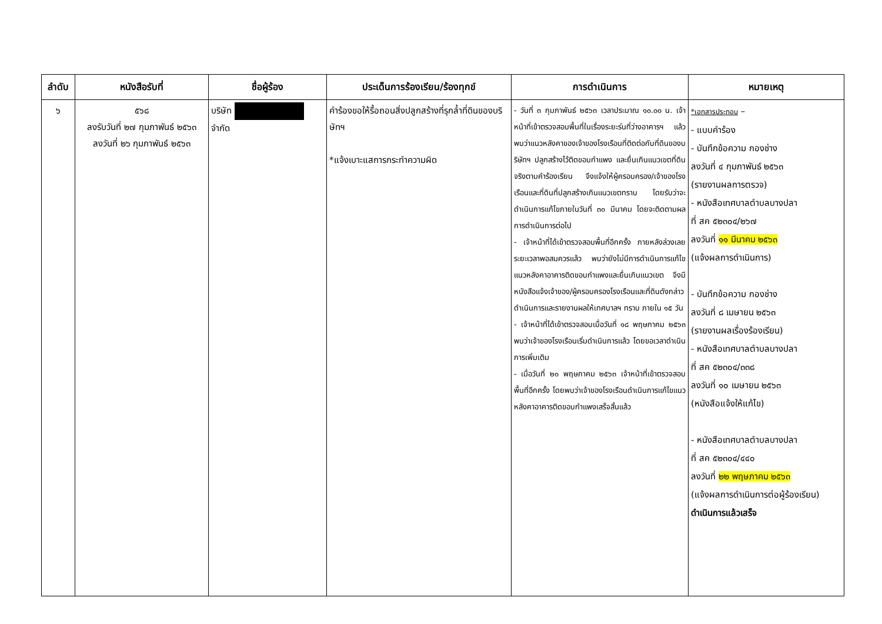| ลำดับ | หนังสือรับที่ | ชื่อผู้ร้อง | ประเด็นการร้องเรียน/ร้องทุกข์ | การดำเนินการ | หมายเหตุ |
| --- | --- | --- | --- | --- | --- |
| ๖ | ๕๖๘ ลงรับวันที่ ๒๗ กุมภาพันธ์ ๒๕๖๓ ลงวันที่ ๒๖ กุมภาพันธ์ ๒๕๖๓ | บริษัท จำกัด | คำร้องขอให้รื้อถอนสิ่งปลูกสร้างที่รุกล้ำที่ดินของบริษัทฯ *แจ้งเบาะแสการกระทำความผิด | - วันที่ ๓ กุมภาพันธ์ ๒๕๖๓ เวลาประมาณ ๑๐.๐๐ น. เจ้าหน้าที่เข้าตรวจสอบพื้นที่ในเรื่องระยะร่นที่ว่างอาคารฯ แล้ว พบว่าแนวหลังคาของเจ้าของโรงเรือนที่ติดต่อกับที่ดินของบริษัทฯ ปลูกสร้างไว้ติดขอบกำแพง และยื่นเกินแนวเขตที่ดิน จริงตามคำร้องเรียน จึงแจ้งให้ผู้ครอบครอง/เจ้าของโรงเรือนและที่ดินที่ปลูกสร้างเกินแนวเขตทราบ โดยรับว่าจะดำเนินการแก้ไขภายในวันที่ ๓๐ มีนาคม โดยจะติดตามผลการดำเนินการต่อไป - เจ้าหน้าที่ได้เข้าตรวจสอบพื้นที่อีกครั้ง ภายหลังล่วงเลยระยะเวลาพอสมควรแล้ว พบว่ายังไม่มีการดำเนินการแก้ไขแนวหลังคาอาคารติดขอบกำแพงและยื่นเกินแนวเขต จึงมีหนังสือแจ้งเจ้าของ/ผู้ครอบครองโรงเรือนและที่ดินดังกล่าว ดำเนินการและรายงานผลให้เทศบาลฯ ทราบ ภายใน ๑๕ วัน - เจ้าหน้าที่ได้เข้าตรวจสอบเมื่อวันที่ ๑๘ พฤษภาคม ๒๕๖๓ พบว่าเจ้าของโรงเรือนเริ่มดำเนินการแล้ว โดยขอเวลาดำเนินการเพิ่มเติม - เมื่อวันที่ ๒๐ พฤษภาคม ๒๕๖๓ เจ้าหน้าที่เข้าตรวจสอบพื้นที่อีกครั้ง โดยพบว่าเจ้าของโรงเรือนดำเนินการแก้ไขแนวหลังคาอาคารติดขอบกำแพงเสร็จสิ้นแล้ว | *เอกสารประกอบ – - แบบคำร้อง - บันทึกข้อความ กองช่าง ลงวันที่ ๔ กุมภาพันธ์ ๒๕๖๓ (รายงานผลการตรวจ) - หนังสือเทศบาลตำบลบางปลา ที่ สค ๕๒๓๐๔/๒๖๗ ลงวันที่ ๑๑ มีนาคม ๒๕๖๓ (แจ้งผลการดำเนินการ) - บันทึกข้อความ กองช่าง ลงวันที่ ๘ เมษายน ๒๕๖๓ (รายงานผลเรื่องร้องเรียน) - หนังสือเทศบาลตำบลบางปลา ที่ สค ๕๒๓๐๔/๓๓๘ ลงวันที่ ๑๐ เมษายน ๒๕๖๓ (หนังสือแจ้งให้แก้ไข) - หนังสือเทศบาลตำบลบางปลา ที่ สค ๕๒๓๐๔/๔๔๐ ลงวันที่ ๒๒ พฤษภาคม ๒๕๖๓ (แจ้งผลการดำเนินการต่อผู้ร้องเรียน) ดำเนินการแล้วเสร็จ |